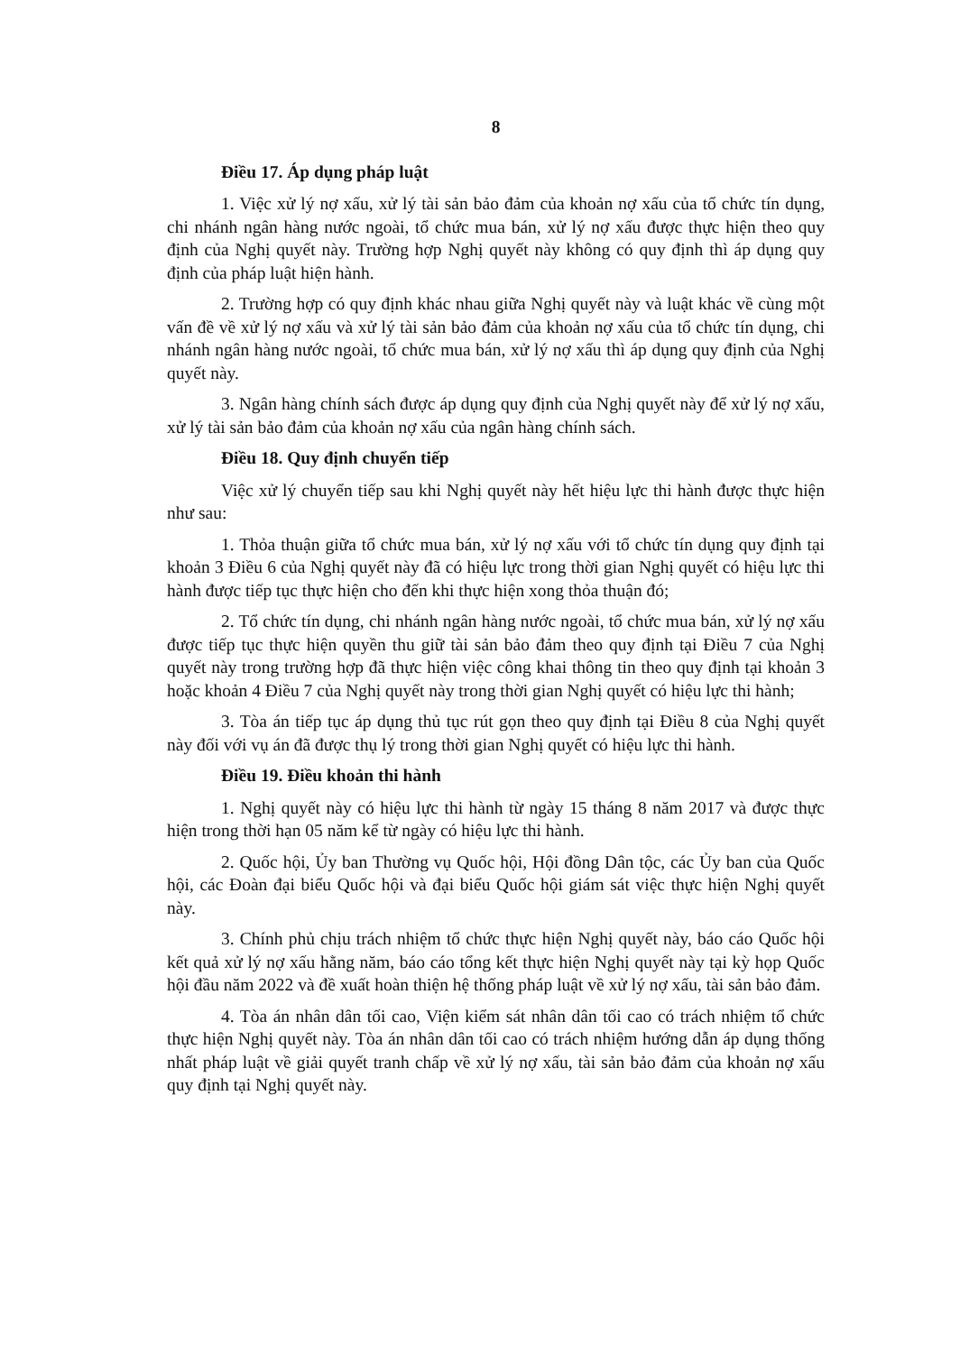8
Điều 17. Áp dụng pháp luật
1. Việc xử lý nợ xấu, xử lý tài sản bảo đảm của khoản nợ xấu của tổ chức tín dụng, chi nhánh ngân hàng nước ngoài, tổ chức mua bán, xử lý nợ xấu được thực hiện theo quy định của Nghị quyết này. Trường hợp Nghị quyết này không có quy định thì áp dụng quy định của pháp luật hiện hành.
2. Trường hợp có quy định khác nhau giữa Nghị quyết này và luật khác về cùng một vấn đề về xử lý nợ xấu và xử lý tài sản bảo đảm của khoản nợ xấu của tổ chức tín dụng, chi nhánh ngân hàng nước ngoài, tổ chức mua bán, xử lý nợ xấu thì áp dụng quy định của Nghị quyết này.
3. Ngân hàng chính sách được áp dụng quy định của Nghị quyết này để xử lý nợ xấu, xử lý tài sản bảo đảm của khoản nợ xấu của ngân hàng chính sách.
Điều 18. Quy định chuyển tiếp
Việc xử lý chuyển tiếp sau khi Nghị quyết này hết hiệu lực thi hành được thực hiện như sau:
1. Thỏa thuận giữa tổ chức mua bán, xử lý nợ xấu với tổ chức tín dụng quy định tại khoản 3 Điều 6 của Nghị quyết này đã có hiệu lực trong thời gian Nghị quyết có hiệu lực thi hành được tiếp tục thực hiện cho đến khi thực hiện xong thỏa thuận đó;
2. Tổ chức tín dụng, chi nhánh ngân hàng nước ngoài, tổ chức mua bán, xử lý nợ xấu được tiếp tục thực hiện quyền thu giữ tài sản bảo đảm theo quy định tại Điều 7 của Nghị quyết này trong trường hợp đã thực hiện việc công khai thông tin theo quy định tại khoản 3 hoặc khoản 4 Điều 7 của Nghị quyết này trong thời gian Nghị quyết có hiệu lực thi hành;
3. Tòa án tiếp tục áp dụng thủ tục rút gọn theo quy định tại Điều 8 của Nghị quyết này đối với vụ án đã được thụ lý trong thời gian Nghị quyết có hiệu lực thi hành.
Điều 19. Điều khoản thi hành
1. Nghị quyết này có hiệu lực thi hành từ ngày 15 tháng 8 năm 2017 và được thực hiện trong thời hạn 05 năm kể từ ngày có hiệu lực thi hành.
2. Quốc hội, Ủy ban Thường vụ Quốc hội, Hội đồng Dân tộc, các Ủy ban của Quốc hội, các Đoàn đại biểu Quốc hội và đại biểu Quốc hội giám sát việc thực hiện Nghị quyết này.
3. Chính phủ chịu trách nhiệm tổ chức thực hiện Nghị quyết này, báo cáo Quốc hội kết quả xử lý nợ xấu hằng năm, báo cáo tổng kết thực hiện Nghị quyết này tại kỳ họp Quốc hội đầu năm 2022 và đề xuất hoàn thiện hệ thống pháp luật về xử lý nợ xấu, tài sản bảo đảm.
4. Tòa án nhân dân tối cao, Viện kiểm sát nhân dân tối cao có trách nhiệm tổ chức thực hiện Nghị quyết này. Tòa án nhân dân tối cao có trách nhiệm hướng dẫn áp dụng thống nhất pháp luật về giải quyết tranh chấp về xử lý nợ xấu, tài sản bảo đảm của khoản nợ xấu quy định tại Nghị quyết này.